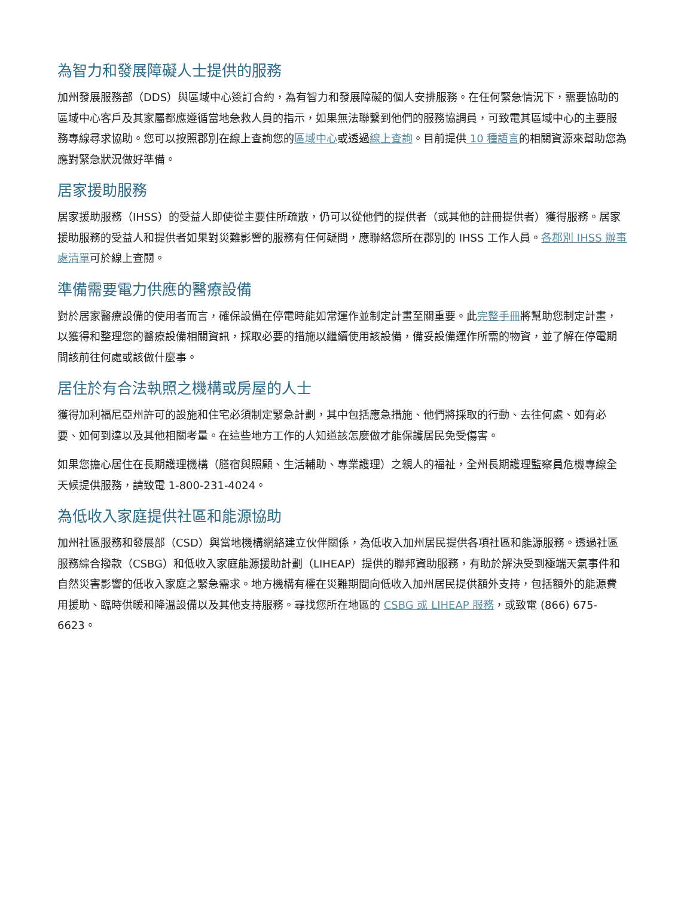為智力和發展障礙人士提供的服務
加州發展服務部（DDS）與區域中心簽訂合約，為有智力和發展障礙的個人安排服務。在任何緊急情況下，需要協助的區域中心客戶及其家屬都應遵循當地急救人員的指示，如果無法聯繫到他們的服務協調員，可致電其區域中心的主要服務專線尋求協助。您可以按照郡別在線上查詢您的區域中心或透過線上查詢。目前提供 10 種語言的相關資源來幫助您為應對緊急狀況做好準備。
居家援助服務
居家援助服務（IHSS）的受益人即使從主要住所疏散，仍可以從他們的提供者（或其他的註冊提供者）獲得服務。居家援助服務的受益人和提供者如果對災難影響的服務有任何疑問，應聯絡您所在郡別的 IHSS 工作人員。各郡別 IHSS 辦事處清單可於線上查閱。
準備需要電力供應的醫療設備
對於居家醫療設備的使用者而言，確保設備在停電時能如常運作並制定計畫至關重要。此完整手冊將幫助您制定計畫，以獲得和整理您的醫療設備相關資訊，採取必要的措施以繼續使用該設備，備妥設備運作所需的物資，並了解在停電期間該前往何處或該做什麼事。
居住於有合法執照之機構或房屋的人士
獲得加利福尼亞州許可的設施和住宅必須制定緊急計劃，其中包括應急措施、他們將採取的行動、去往何處、如有必要、如何到達以及其他相關考量。在這些地方工作的人知道該怎麼做才能保護居民免受傷害。
如果您擔心居住在長期護理機構（膳宿與照顧、生活輔助、專業護理）之親人的福祉，全州長期護理監察員危機專線全天候提供服務，請致電 1-800-231-4024。
為低收入家庭提供社區和能源協助
加州社區服務和發展部（CSD）與當地機構網絡建立伙伴關係，為低收入加州居民提供各項社區和能源服務。透過社區服務綜合撥款（CSBG）和低收入家庭能源援助計劃（LIHEAP）提供的聯邦資助服務，有助於解決受到極端天氣事件和自然災害影響的低收入家庭之緊急需求。地方機構有權在災難期間向低收入加州居民提供額外支持，包括額外的能源費用援助、臨時供暖和降溫設備以及其他支持服務。尋找您所在地區的 CSBG 或 LIHEAP 服務，或致電 (866) 675-6623。